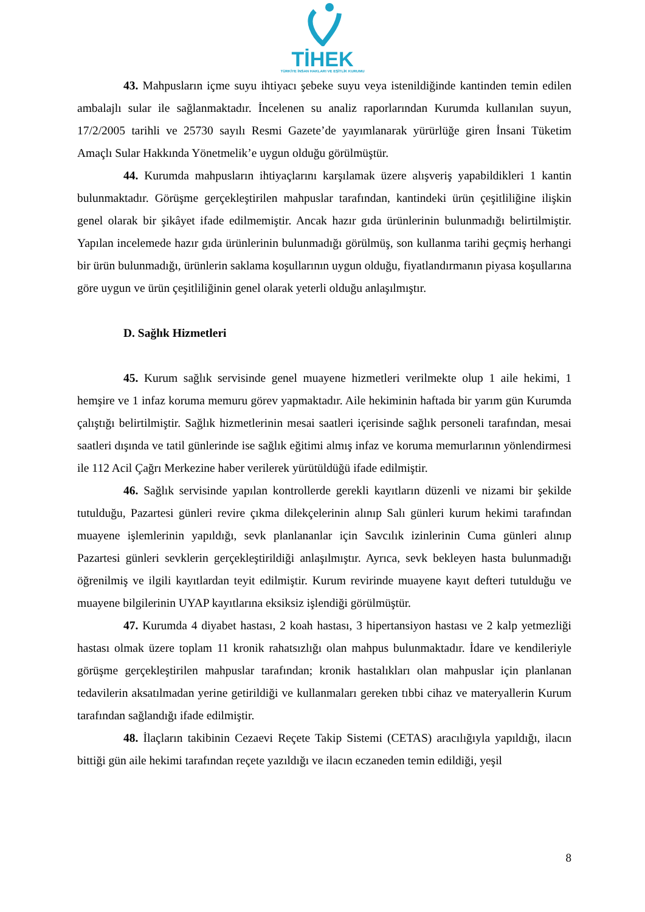TİHEK
TÜRKİYE İNSAN HAKLARI VE EŞİTLİK KURUMU
43. Mahpusların içme suyu ihtiyacı şebeke suyu veya istenildiğinde kantinden temin edilen ambalajlı sular ile sağlanmaktadır. İncelenen su analiz raporlarından Kurumda kullanılan suyun, 17/2/2005 tarihli ve 25730 sayılı Resmi Gazete’de yayımlanarak yürürlüğe giren İnsani Tüketim Amaçlı Sular Hakkında Yönetmelik’e uygun olduğu görülmüştür.
44. Kurumda mahpusların ihtiyaçlarını karşılamak üzere alışveriş yapabildikleri 1 kantin bulunmaktadır. Görüşme gerçekleştirilen mahpuslar tarafından, kantindeki ürün çeşitliliğine ilişkin genel olarak bir şikâyet ifade edilmemiştir. Ancak hazır gıda ürünlerinin bulunmadığı belirtilmiştir. Yapılan incelemede hazır gıda ürünlerinin bulunmadığı görülmüş, son kullanma tarihi geçmiş herhangi bir ürün bulunmadığı, ürünlerin saklama koşullarının uygun olduğu, fiyatlandırmanın piyasa koşullarına göre uygun ve ürün çeşitliliğinin genel olarak yeterli olduğu anlaşılmıştır.
D. Sağlık Hizmetleri
45. Kurum sağlık servisinde genel muayene hizmetleri verilmekte olup 1 aile hekimi, 1 hemşire ve 1 infaz koruma memuru görev yapmaktadır. Aile hekiminin haftada bir yarım gün Kurumda çalıştığı belirtilmiştir. Sağlık hizmetlerinin mesai saatleri içerisinde sağlık personeli tarafından, mesai saatleri dışında ve tatil günlerinde ise sağlık eğitimi almış infaz ve koruma memurlarının yönlendirmesi ile 112 Acil Çağrı Merkezine haber verilerek yürütüldüğü ifade edilmiştir.
46. Sağlık servisinde yapılan kontrollerde gerekli kayıtların düzenli ve nizami bir şekilde tutulduğu, Pazartesi günleri revire çıkma dilekçelerinin alınıp Salı günleri kurum hekimi tarafından muayene işlemlerinin yapıldığı, sevk planlananlar için Savcılık izinlerinin Cuma günleri alınıp Pazartesi günleri sevklerin gerçekleştirildiği anlaşılmıştır. Ayrıca, sevk bekleyen hasta bulunmadığı öğrenilmiş ve ilgili kayıtlardan teyit edilmiştir. Kurum revirinde muayene kayıt defteri tutulduğu ve muayene bilgilerinin UYAP kayıtlarına eksiksiz işlendiği görülmüştür.
47. Kurumda 4 diyabet hastası, 2 koah hastası, 3 hipertansiyon hastası ve 2 kalp yetmezliği hastası olmak üzere toplam 11 kronik rahatsızlığı olan mahpus bulunmaktadır. İdare ve kendileriyle görüşme gerçekleştirilen mahpuslar tarafından; kronik hastalıkları olan mahpuslar için planlanan tedavilerin aksatılmadan yerine getirildiği ve kullanmaları gereken tıbbi cihaz ve materyallerin Kurum tarafından sağlandığı ifade edilmiştir.
48. İlaçların takibinin Cezaevi Reçete Takip Sistemi (CETAS) aracılığıyla yapıldığı, ilacın bittiği gün aile hekimi tarafından reçete yazıldığı ve ilacın eczaneden temin edildiği, yeşil
8